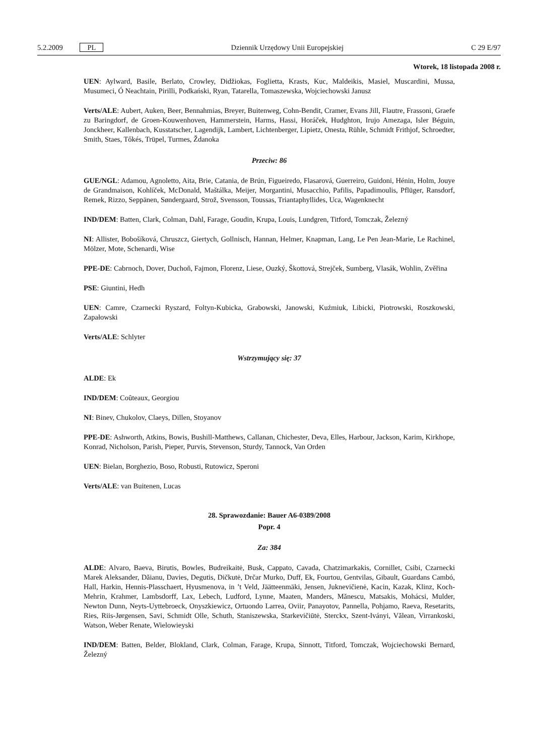5.2.2009 PL Dziennik Urzędowy Unii Europejskiej C 29 E/97
Wtorek, 18 listopada 2008 r.
UEN: Aylward, Basile, Berlato, Crowley, Didžiokas, Foglietta, Krasts, Kuc, Maldeikis, Masiel, Muscardini, Mussa, Musumeci, Ó Neachtain, Pirilli, Podkański, Ryan, Tatarella, Tomaszewska, Wojciechowski Janusz
Verts/ALE: Aubert, Auken, Beer, Bennahmias, Breyer, Buitenweg, Cohn-Bendit, Cramer, Evans Jill, Flautre, Frassoni, Graefe zu Baringdorf, de Groen-Kouwenhoven, Hammerstein, Harms, Hassi, Horáček, Hudghton, Irujo Amezaga, Isler Béguin, Jonckheer, Kallenbach, Kusstatscher, Lagendijk, Lambert, Lichtenberger, Lipietz, Onesta, Rühle, Schmidt Frithjof, Schroedter, Smith, Staes, Tőkés, Trüpel, Turmes, Ždanoka
Przeciw: 86
GUE/NGL: Adamou, Agnoletto, Aita, Brie, Catania, de Brún, Figueiredo, Flasarová, Guerreiro, Guidoni, Hénin, Holm, Jouye de Grandmaison, Kohlíček, McDonald, Maštálka, Meijer, Morgantini, Musacchio, Pafilis, Papadimoulis, Pflüger, Ransdorf, Remek, Rizzo, Seppänen, Søndergaard, Strož, Svensson, Toussas, Triantaphyllides, Uca, Wagenknecht
IND/DEM: Batten, Clark, Colman, Dahl, Farage, Goudin, Krupa, Louis, Lundgren, Titford, Tomczak, Železný
NI: Allister, Bobošíková, Chruszcz, Giertych, Gollnisch, Hannan, Helmer, Knapman, Lang, Le Pen Jean-Marie, Le Rachinel, Mölzer, Mote, Schenardi, Wise
PPE-DE: Cabrnoch, Dover, Duchoň, Fajmon, Florenz, Liese, Ouzký, Škottová, Strejček, Sumberg, Vlasák, Wohlin, Zvěřina
PSE: Giuntini, Hedh
UEN: Camre, Czarnecki Ryszard, Foltyn-Kubicka, Grabowski, Janowski, Kuźmiuk, Libicki, Piotrowski, Roszkowski, Zapałowski
Verts/ALE: Schlyter
Wstrzymujący się: 37
ALDE: Ek
IND/DEM: Coûteaux, Georgiou
NI: Binev, Chukolov, Claeys, Dillen, Stoyanov
PPE-DE: Ashworth, Atkins, Bowis, Bushill-Matthews, Callanan, Chichester, Deva, Elles, Harbour, Jackson, Karim, Kirkhope, Konrad, Nicholson, Parish, Pieper, Purvis, Stevenson, Sturdy, Tannock, Van Orden
UEN: Bielan, Borghezio, Boso, Robusti, Rutowicz, Speroni
Verts/ALE: van Buitenen, Lucas
28. Sprawozdanie: Bauer A6-0389/2008
Popr. 4
Za: 384
ALDE: Alvaro, Baeva, Birutis, Bowles, Budreikaitė, Busk, Cappato, Cavada, Chatzimarkakis, Cornillet, Csibi, Czarnecki Marek Aleksander, Dăianu, Davies, Degutis, Dičkutė, Drčar Murko, Duff, Ek, Fourtou, Gentvilas, Gibault, Guardans Cambó, Hall, Harkin, Hennis-Plasschaert, Hyusmenova, in ’t Veld, Jäätteenmäki, Jensen, Juknevičienė, Kacin, Kazak, Klinz, Koch-Mehrin, Krahmer, Lambsdorff, Lax, Lebech, Ludford, Lynne, Maaten, Manders, Mănescu, Matsakis, Mohácsi, Mulder, Newton Dunn, Neyts-Uyttebroeck, Onyszkiewicz, Ortuondo Larrea, Oviir, Panayotov, Pannella, Pohjamo, Raeva, Resetarits, Ries, Riis-Jørgensen, Savi, Schmidt Olle, Schuth, Staniszewska, Starkevičiūtė, Sterckx, Szent-Iványi, Vălean, Virrankoski, Watson, Weber Renate, Wielowieyski
IND/DEM: Batten, Belder, Blokland, Clark, Colman, Farage, Krupa, Sinnott, Titford, Tomczak, Wojciechowski Bernard, Železný